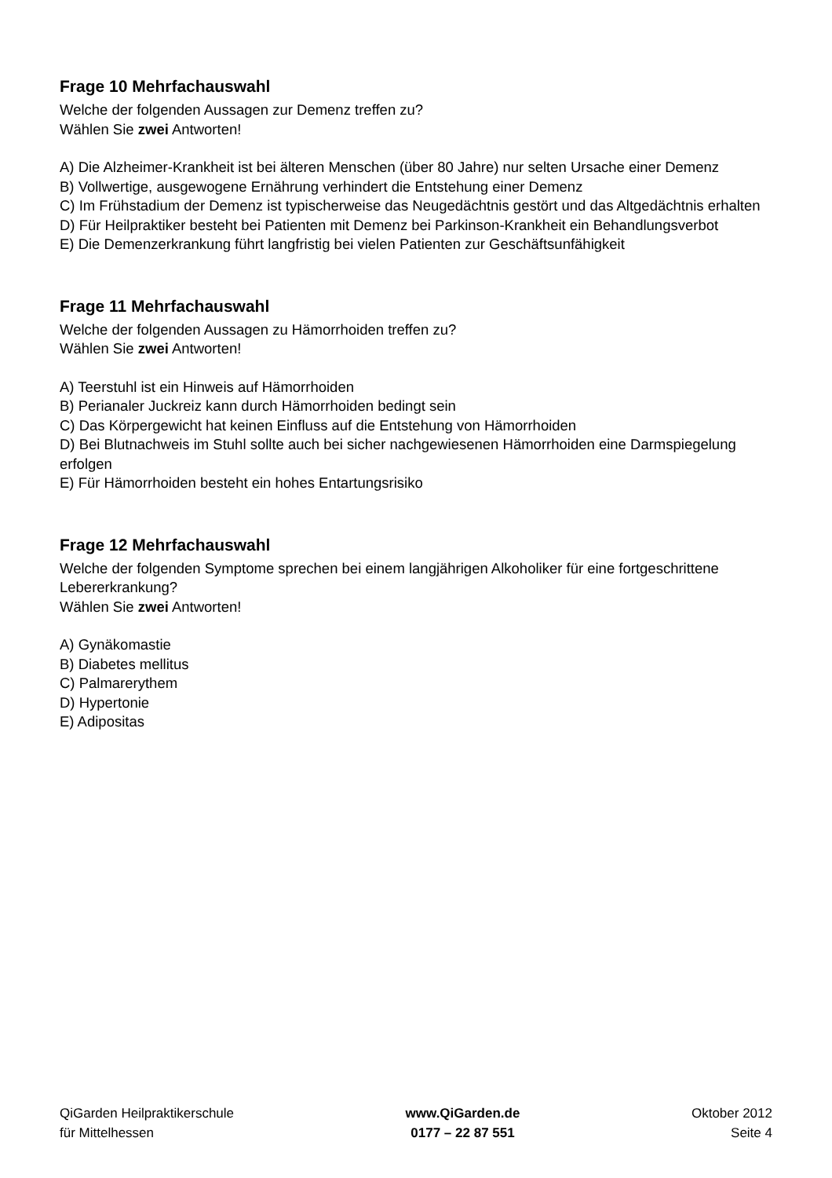Frage 10 Mehrfachauswahl
Welche der folgenden Aussagen zur Demenz treffen zu?
Wählen Sie zwei Antworten!
A) Die Alzheimer-Krankheit ist bei älteren Menschen (über 80 Jahre) nur selten Ursache einer Demenz
B) Vollwertige, ausgewogene Ernährung verhindert die Entstehung einer Demenz
C) Im Frühstadium der Demenz ist typischerweise das Neugedächtnis gestört und das Altgedächtnis erhalten
D) Für Heilpraktiker besteht bei Patienten mit Demenz bei Parkinson-Krankheit ein Behandlungsverbot
E) Die Demenzerkrankung führt langfristig bei vielen Patienten zur Geschäftsunfähigkeit
Frage 11 Mehrfachauswahl
Welche der folgenden Aussagen zu Hämorrhoiden treffen zu?
Wählen Sie zwei Antworten!
A) Teerstuhl ist ein Hinweis auf Hämorrhoiden
B) Perianaler Juckreiz kann durch Hämorrhoiden bedingt sein
C) Das Körpergewicht hat keinen Einfluss auf die Entstehung von Hämorrhoiden
D) Bei Blutnachweis im Stuhl sollte auch bei sicher nachgewiesenen Hämorrhoiden eine Darmspiegelung erfolgen
E) Für Hämorrhoiden besteht ein hohes Entartungsrisiko
Frage 12 Mehrfachauswahl
Welche der folgenden Symptome sprechen bei einem langjährigen Alkoholiker für eine fortgeschrittene Lebererkrankung?
Wählen Sie zwei Antworten!
A) Gynäkomastie
B) Diabetes mellitus
C) Palmarerythem
D) Hypertonie
E) Adipositas
QiGarden Heilpraktikerschule
für Mittelhessen
www.QiGarden.de
0177 – 22 87 551
Oktober 2012
Seite 4